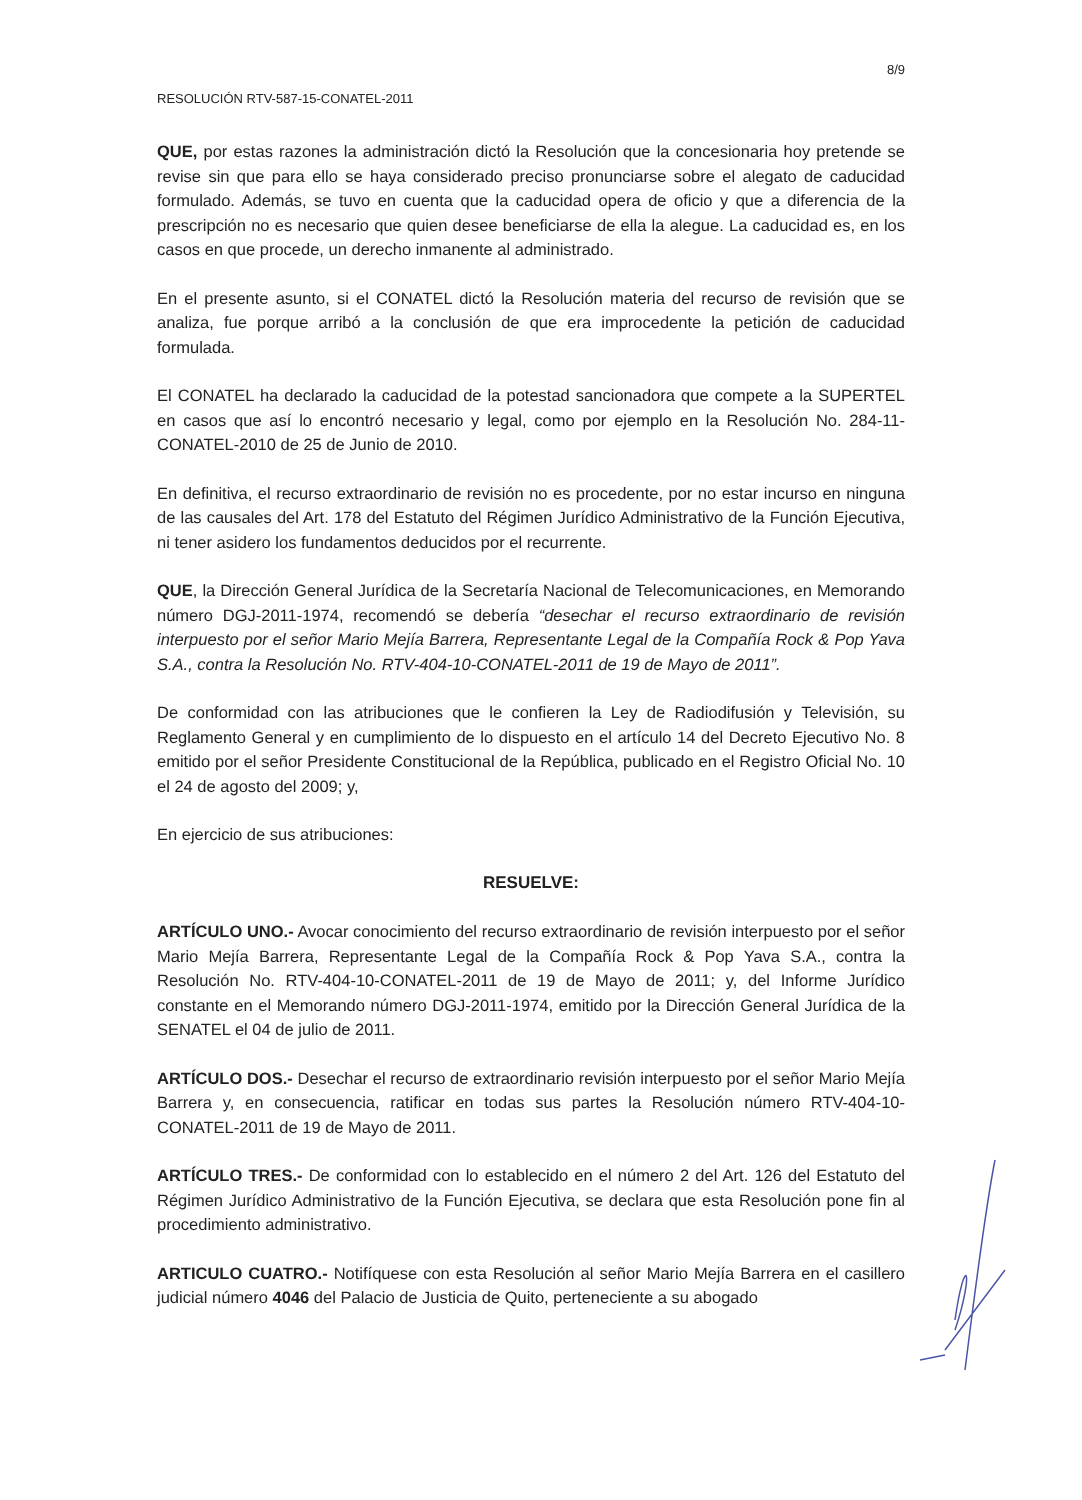8/9
RESOLUCIÓN RTV-587-15-CONATEL-2011
QUE, por estas razones la administración dictó la Resolución que la concesionaria hoy pretende se revise sin que para ello se haya considerado preciso pronunciarse sobre el alegato de caducidad formulado. Además, se tuvo en cuenta que la caducidad opera de oficio y que a diferencia de la prescripción no es necesario que quien desee beneficiarse de ella la alegue. La caducidad es, en los casos en que procede, un derecho inmanente al administrado.
En el presente asunto, si el CONATEL dictó la Resolución materia del recurso de revisión que se analiza, fue porque arribó a la conclusión de que era improcedente la petición de caducidad formulada.
El CONATEL ha declarado la caducidad de la potestad sancionadora que compete a la SUPERTEL en casos que así lo encontró necesario y legal, como por ejemplo en la Resolución No. 284-11-CONATEL-2010 de 25 de Junio de 2010.
En definitiva, el recurso extraordinario de revisión no es procedente, por no estar incurso en ninguna de las causales del Art. 178 del Estatuto del Régimen Jurídico Administrativo de la Función Ejecutiva, ni tener asidero los fundamentos deducidos por el recurrente.
QUE, la Dirección General Jurídica de la Secretaría Nacional de Telecomunicaciones, en Memorando número DGJ-2011-1974, recomendó se debería “desechar el recurso extraordinario de revisión interpuesto por el señor Mario Mejía Barrera, Representante Legal de la Compañía Rock & Pop Yava S.A., contra la Resolución No. RTV-404-10-CONATEL-2011 de 19 de Mayo de 2011”.
De conformidad con las atribuciones que le confieren la Ley de Radiodifusión y Televisión, su Reglamento General y en cumplimiento de lo dispuesto en el artículo 14 del Decreto Ejecutivo No. 8 emitido por el señor Presidente Constitucional de la República, publicado en el Registro Oficial No. 10 el 24 de agosto del 2009; y,
En ejercicio de sus atribuciones:
RESUELVE:
ARTÍCULO UNO.- Avocar conocimiento del recurso extraordinario de revisión interpuesto por el señor Mario Mejía Barrera, Representante Legal de la Compañía Rock & Pop Yava S.A., contra la Resolución No. RTV-404-10-CONATEL-2011 de 19 de Mayo de 2011; y, del Informe Jurídico constante en el Memorando número DGJ-2011-1974, emitido por la Dirección General Jurídica de la SENATEL el 04 de julio de 2011.
ARTÍCULO DOS.- Desechar el recurso de extraordinario revisión interpuesto por el señor Mario Mejía Barrera y, en consecuencia, ratificar en todas sus partes la Resolución número RTV-404-10-CONATEL-2011 de 19 de Mayo de 2011.
ARTÍCULO TRES.- De conformidad con lo establecido en el número 2 del Art. 126 del Estatuto del Régimen Jurídico Administrativo de la Función Ejecutiva, se declara que esta Resolución pone fin al procedimiento administrativo.
ARTICULO CUATRO.- Notifíquese con esta Resolución al señor Mario Mejía Barrera en el casillero judicial número 4046 del Palacio de Justicia de Quito, perteneciente a su abogado